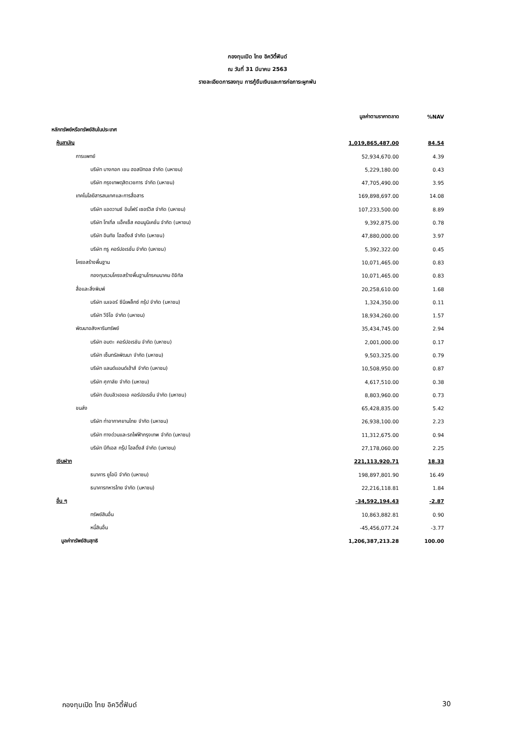กองทุนเปิด ไทย อิควิตี้ฟันด์
ณ วันที่ 31 มีนาคม 2563
รายละเอียดการลงทุน การกู้ยืมเงินและการก่อภาระผูกพัน
| | มูลค่าตามราคาตลาด | %NAV |
| หลักทรัพย์หรือทรัพย์สินในประเทศ | | |
| หุ้นสามัญ | 1,019,865,487.00 | 84.54 |
| การแพทย์ | 52,934,670.00 | 4.39 |
| บริษัท บางกอก เชน ฮอสปิทอล จำกัด (มหาชน) | 5,229,180.00 | 0.43 |
| บริษัท กรุงเทพดุสิตเวชการ จำกัด (มหาชน) | 47,705,490.00 | 3.95 |
| เทคโนโลยีสารสนเทศและการสื่อสาร | 169,898,697.00 | 14.08 |
| บริษัท แอดวานซ์ อินโฟร์ เซอร์วิส จำกัด (มหาชน) | 107,233,500.00 | 8.89 |
| บริษัท โทเทิ่ล แอ็คเซ็ส คอมมูนิเคชั่น จำกัด (มหาชน) | 9,392,875.00 | 0.78 |
| บริษัท อินทัช โฮลดิ้งส์ จำกัด (มหาชน) | 47,880,000.00 | 3.97 |
| บริษัท ทรู คอร์ปอเรชั่น จำกัด (มหาชน) | 5,392,322.00 | 0.45 |
| โครงสร้างพื้นฐาน | 10,071,465.00 | 0.83 |
| กองทุนรวมโครงสร้างพื้นฐานโทรคมนาคม ดิจิทัล | 10,071,465.00 | 0.83 |
| สื่อและสิ่งพิมพ์ | 20,258,610.00 | 1.68 |
| บริษัท เมเจอร์ ซีนีเพล็กซ์ กรุ้ป จำกัด (มหาชน) | 1,324,350.00 | 0.11 |
| บริษัท วีจีไอ จำกัด (มหาชน) | 18,934,260.00 | 1.57 |
| พัฒนาอสังหาริมทรัพย์ | 35,434,745.00 | 2.94 |
| บริษัท อมตะ คอร์ปอเรชัน จำกัด (มหาชน) | 2,001,000.00 | 0.17 |
| บริษัท เซ็นทรัลพัฒนา จำกัด (มหาชน) | 9,503,325.00 | 0.79 |
| บริษัท แลนด์แอนด์เฮ้าส์ จำกัด (มหาชน) | 10,508,950.00 | 0.87 |
| บริษัท ศุภาลัย จำกัด (มหาชน) | 4,617,510.00 | 0.38 |
| บริษัท ดับบลิวเอชเอ คอร์ปอเรชั่น จำกัด (มหาชน) | 8,803,960.00 | 0.73 |
| ขนส่ง | 65,428,835.00 | 5.42 |
| บริษัท ท่าอากาศยานไทย จำกัด (มหาชน) | 26,938,100.00 | 2.23 |
| บริษัท ทางด่วนและรถไฟฟ้ากรุงเทพ จำกัด (มหาชน) | 11,312,675.00 | 0.94 |
| บริษัท บีทีเอส กรุ๊ป โฮลดิ้งส์ จำกัด (มหาชน) | 27,178,060.00 | 2.25 |
| เงินฝาก | 221,113,920.71 | 18.33 |
| ธนาคาร ยูโอบี จำกัด (มหาชน) | 198,897,801.90 | 16.49 |
| ธนาคารทหารไทย จำกัด (มหาชน) | 22,216,118.81 | 1.84 |
| อื่น ๆ | -34,592,194.43 | -2.87 |
| ทรัพย์สินอื่น | 10,863,882.81 | 0.90 |
| หนี้สินอื่น | -45,456,077.24 | -3.77 |
| มูลค่าทรัพย์สินสุทธิ | 1,206,387,213.28 | 100.00 |
กองทุนเปิด ไทย อิควิตี้ฟันด์ 30